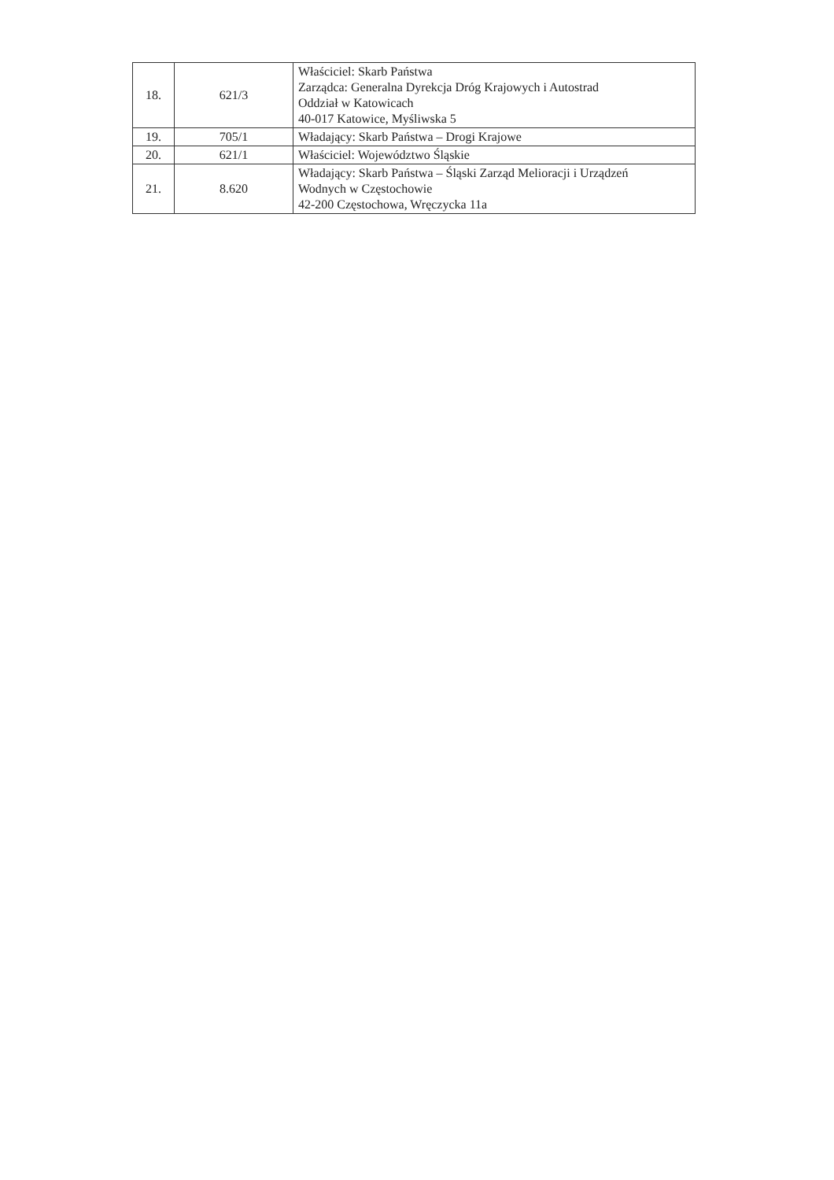| 18. | 621/3 | Właściciel: Skarb Państwa Zarządca: Generalna Dyrekcja Dróg Krajowych i Autostrad Oddział w Katowicach 40-017 Katowice, Myśliwska 5 |
| 19. | 705/1 | Władający: Skarb Państwa – Drogi Krajowe |
| 20. | 621/1 | Właściciel: Województwo Śląskie |
| 21. | 8.620 | Władający: Skarb Państwa – Śląski Zarząd Melioracji i Urządzeń Wodnych w Częstochowie 42-200 Częstochowa, Wręczycka 11a |